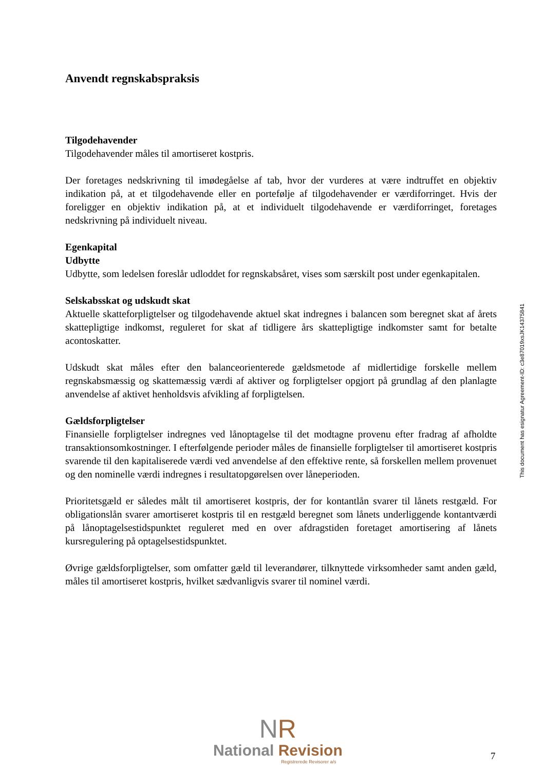Anvendt regnskabspraksis
Tilgodehavender
Tilgodehavender måles til amortiseret kostpris.
Der foretages nedskrivning til imødegåelse af tab, hvor der vurderes at være indtruffet en objektiv indikation på, at et tilgodehavende eller en portefølje af tilgodehavender er værdiforringet. Hvis der foreligger en objektiv indikation på, at et individuelt tilgodehavende er værdiforringet, foretages nedskrivning på individuelt niveau.
Egenkapital
Udbytte
Udbytte, som ledelsen foreslår udloddet for regnskabsåret, vises som særskilt post under egenkapitalen.
Selskabsskat og udskudt skat
Aktuelle skatteforpligtelser og tilgodehavende aktuel skat indregnes i balancen som beregnet skat af årets skattepligtige indkomst, reguleret for skat af tidligere års skattepligtige indkomster samt for betalte acontoskatter.
Udskudt skat måles efter den balanceorienterede gældsmetode af midlertidige forskelle mellem regnskabsmæssig og skattemæssig værdi af aktiver og forpligtelser opgjort på grundlag af den planlagte anvendelse af aktivet henholdsvis afvikling af forpligtelsen.
Gældsforpligtelser
Finansielle forpligtelser indregnes ved lånoptagelse til det modtagne provenu efter fradrag af afholdte transaktionsomkostninger. I efterfølgende perioder måles de finansielle forpligtelser til amortiseret kostpris svarende til den kapitaliserede værdi ved anvendelse af den effektive rente, så forskellen mellem provenuet og den nominelle værdi indregnes i resultatopgørelsen over låneperioden.
Prioritetsgæld er således målt til amortiseret kostpris, der for kontantlån svarer til lånets restgæld. For obligationslån svarer amortiseret kostpris til en restgæld beregnet som lånets underliggende kontantværdi på lånoptagelsestidspunktet reguleret med en over afdragstiden foretaget amortisering af lånets kursregulering på optagelsestidspunktet.
Øvrige gældsforpligtelser, som omfatter gæld til leverandører, tilknyttede virksomheder samt anden gæld, måles til amortiseret kostpris, hvilket sædvanligvis svarer til nominel værdi.
This document has esignatur Agreement-ID: c3e87019xsJK14375841
NR
National Revision
Registrerede Revisorer a/s
7